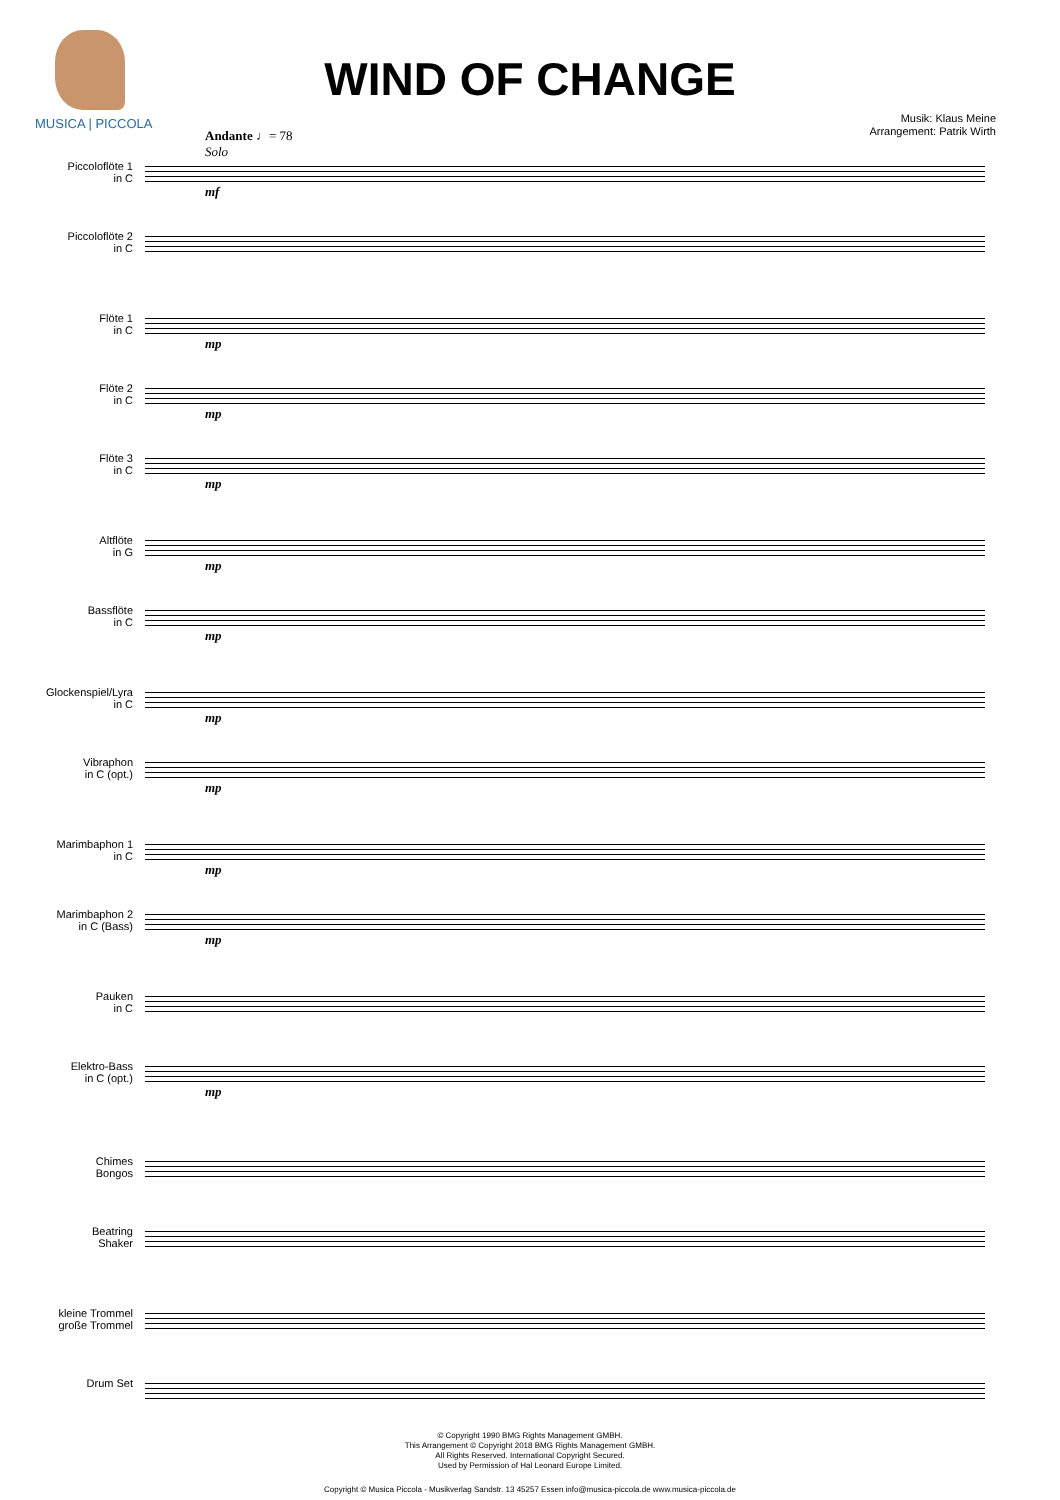MUSICA | PICCOLA
WIND OF CHANGE
Musik: Klaus Meine
Arrangement: Patrik Wirth
Andante ♩= 78
Solo
Piccoloflöte 1
in C
mf
Piccoloflöte 2
in C
Flöte 1
in C
mp
Flöte 2
in C
mp
Flöte 3
in C
mp
Altflöte
in G
mp
Bassflöte
in C
mp
Glockenspiel/Lyra
in C
mp
Vibraphon
in C (opt.)
mp
Marimbaphon 1
in C
mp
Marimbaphon 2
in C (Bass)
mp
Pauken
in C
Elektro-Bass
in C (opt.)
mp
Chimes
Bongos
Beatring
Shaker
kleine Trommel
große Trommel
Drum Set
© Copyright 1990 BMG Rights Management GMBH.
This Arrangement © Copyright 2018 BMG Rights Management GMBH.
All Rights Reserved. International Copyright Secured.
Used by Permission of Hal Leonard Europe Limited.
Copyright © Musica Piccola - Musikverlag Sandstr. 13 45257 Essen info@musica-piccola.de www.musica-piccola.de